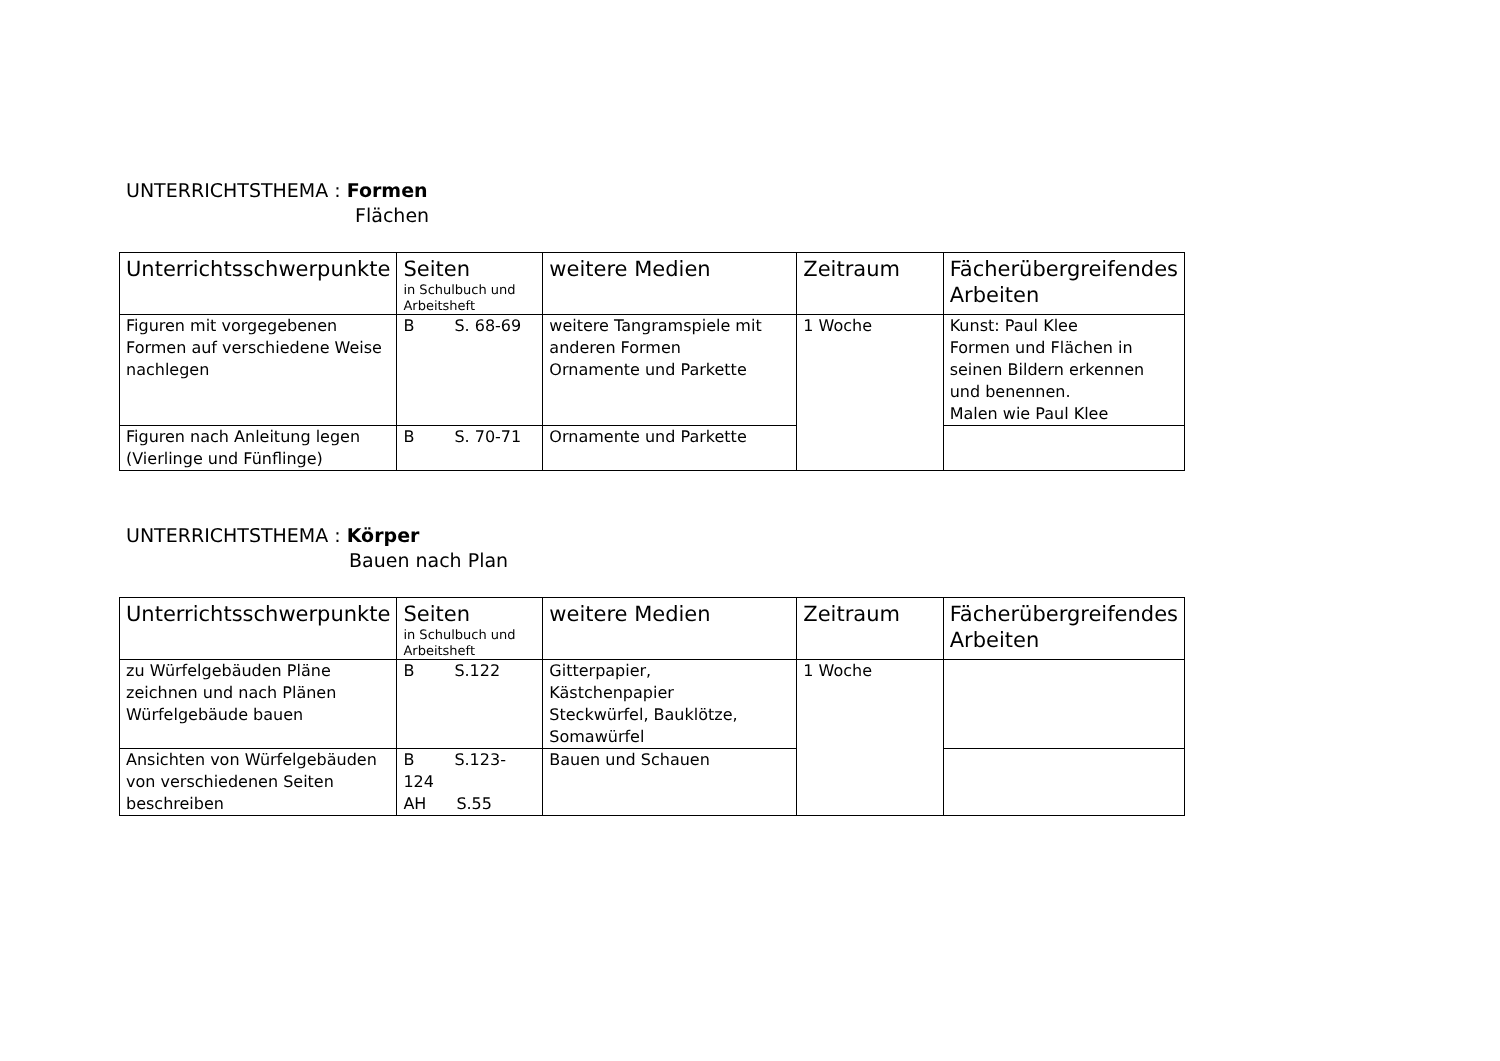UNTERRICHTSTHEMA : Formen
Flächen
| Unterrichtsschwerpunkte | Seiten in Schulbuch und Arbeitsheft | weitere Medien | Zeitraum | Fächerübergreifendes Arbeiten |
| --- | --- | --- | --- | --- |
| Figuren mit vorgegebenen Formen auf verschiedene Weise nachlegen | B S. 68-69 | weitere Tangramspiele mit anderen Formen Ornamente und Parkette | 1 Woche | Kunst: Paul Klee Formen und Flächen in seinen Bildern erkennen und benennen. Malen wie Paul Klee |
| Figuren nach Anleitung legen (Vierlinge und Fünflinge) | B S. 70-71 | Ornamente und Parkette | | |
UNTERRICHTSTHEMA : Körper
Bauen nach Plan
| Unterrichtsschwerpunkte | Seiten in Schulbuch und Arbeitsheft | weitere Medien | Zeitraum | Fächerübergreifendes Arbeiten |
| --- | --- | --- | --- | --- |
| zu Würfelgebäuden Pläne zeichnen und nach Plänen Würfelgebäude bauen | B S.122 | Gitterpapier, Kästchenpapier Steckwürfel, Bauklötze, Somawürfel | 1 Woche | |
| Ansichten von Würfelgebäuden von verschiedenen Seiten beschreiben | B S.123-124 AH S.55 | Bauen und Schauen | | |